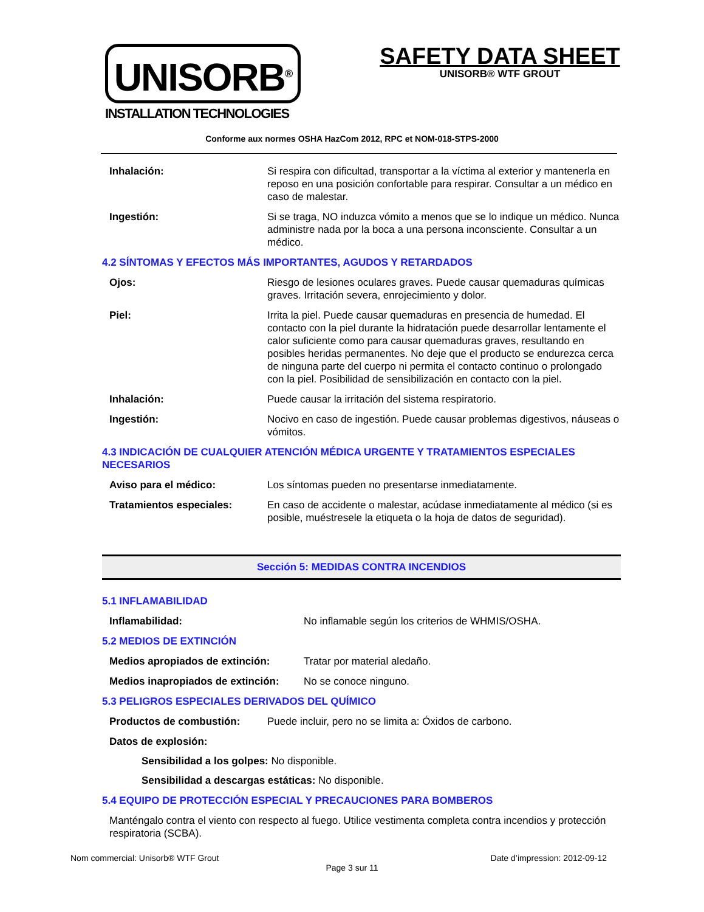UNISORB<sup>®</sup>
INSTALLATION TECHNOLOGIES
SAFETY DATA SHEET
UNISORB® WTF GROUT
Conforme aux normes OSHA HazCom 2012, RPC et NOM-018-STPS-2000
Inhalación: Si respira con dificultad, transportar a la víctima al exterior y mantenerla en reposo en una posición confortable para respirar. Consultar a un médico en caso de malestar.
Ingestión: Si se traga, NO induzca vómito a menos que se lo indique un médico. Nunca administre nada por la boca a una persona inconsciente. Consultar a un médico.
4.2 SÍNTOMAS Y EFECTOS MÁS IMPORTANTES, AGUDOS Y RETARDADOS
Ojos: Riesgo de lesiones oculares graves. Puede causar quemaduras químicas graves. Irritación severa, enrojecimiento y dolor.
Piel: Irrita la piel. Puede causar quemaduras en presencia de humedad. El contacto con la piel durante la hidratación puede desarrollar lentamente el calor suficiente como para causar quemaduras graves, resultando en posibles heridas permanentes. No deje que el producto se endurezca cerca de ninguna parte del cuerpo ni permita el contacto continuo o prolongado con la piel. Posibilidad de sensibilización en contacto con la piel.
Inhalación: Puede causar la irritación del sistema respiratorio.
Ingestión: Nocivo en caso de ingestión. Puede causar problemas digestivos, náuseas o vómitos.
4.3 INDICACIÓN DE CUALQUIER ATENCIÓN MÉDICA URGENTE Y TRATAMIENTOS ESPECIALES NECESARIOS
Aviso para el médico: Los síntomas pueden no presentarse inmediatamente.
Tratamientos especiales: En caso de accidente o malestar, acúdase inmediatamente al médico (si es posible, muéstresele la etiqueta o la hoja de datos de seguridad).
Sección 5: MEDIDAS CONTRA INCENDIOS
5.1 INFLAMABILIDAD
Inflamabilidad: No inflamable según los criterios de WHMIS/OSHA.
5.2 MEDIOS DE EXTINCIÓN
Medios apropiados de extinción: Tratar por material aledaño.
Medios inapropiados de extinción: No se conoce ninguno.
5.3 PELIGROS ESPECIALES DERIVADOS DEL QUÍMICO
Productos de combustión: Puede incluir, pero no se limita a: Óxidos de carbono.
Datos de explosión:
Sensibilidad a los golpes: No disponible.
Sensibilidad a descargas estáticas: No disponible.
5.4 EQUIPO DE PROTECCIÓN ESPECIAL Y PRECAUCIONES PARA BOMBEROS
Manténgalo contra el viento con respecto al fuego. Utilice vestimenta completa contra incendios y protección respiratoria (SCBA).
Nom commercial: Unisorb® WTF Grout Date d’impression: 2012-09-12
Page 3 sur 11